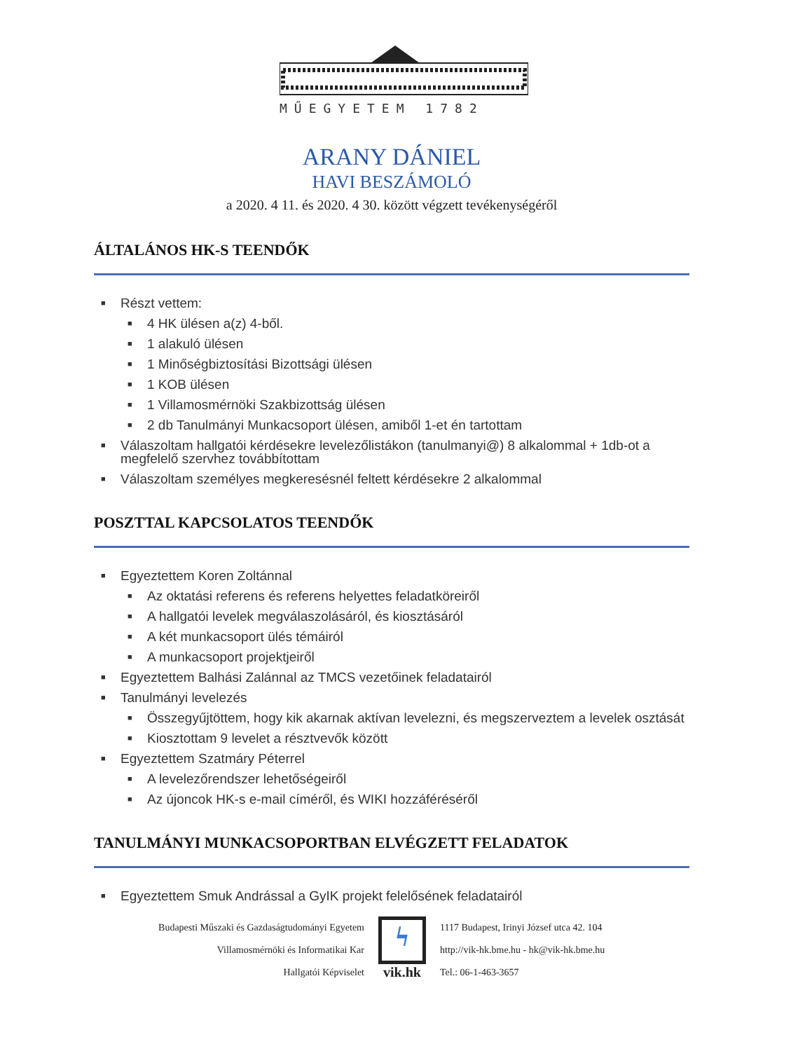MŰEGYETEM 1782
ARANY DÁNIEL
HAVI BESZÁMOLÓ
a 2020. 4 11. és 2020. 4 30. között végzett tevékenységéről
ÁLTALÁNOS HK-S TEENDŐK
■ Részt vettem:
■ 4 HK ülésen a(z) 4-ből.
■ 1 alakuló ülésen
■ 1 Minőségbiztosítási Bizottsági ülésen
■ 1 KOB ülésen
■ 1 Villamosmérnöki Szakbizottság ülésen
■ 2 db Tanulmányi Munkacsoport ülésen, amiből 1-et én tartottam
■ Válaszoltam hallgatói kérdésekre levelezőlistákon (tanulmanyi@) 8 alkalommal + 1db-ot a megfelelő szervhez továbbítottam
■ Válaszoltam személyes megkeresésnél feltett kérdésekre 2 alkalommal
POSZTTAL KAPCSOLATOS TEENDŐK
■ Egyeztettem Koren Zoltánnal
■ Az oktatási referens és referens helyettes feladatköreiről
■ A hallgatói levelek megválaszolásáról, és kiosztásáról
■ A két munkacsoport ülés témáiról
■ A munkacsoport projektjeiről
■ Egyeztettem Balhási Zalánnal az TMCS vezetőinek feladatairól
■ Tanulmányi levelezés
■ Összegyűjtöttem, hogy kik akarnak aktívan levelezni, és megszerveztem a levelek osztását
■ Kiosztottam 9 levelet a résztvevők között
■ Egyeztettem Szatmáry Péterrel
■ A levelezőrendszer lehetőségeiről
■ Az újoncok HK-s e-mail címéről, és WIKI hozzáféréséről
TANULMÁNYI MUNKACSOPORTBAN ELVÉGZETT FELADATOK
■ Egyeztettem Smuk Andrással a GyIK projekt felelősének feladatairól
Budapesti Műszaki és Gazdaságtudományi Egyetem
Villamosmérnöki és Informatikai Kar
Hallgatói Képviselet
ϟ
vik.hk
1117 Budapest, Irinyi József utca 42. 104
http://vik-hk.bme.hu - hk@vik-hk.bme.hu
Tel.: 06-1-463-3657